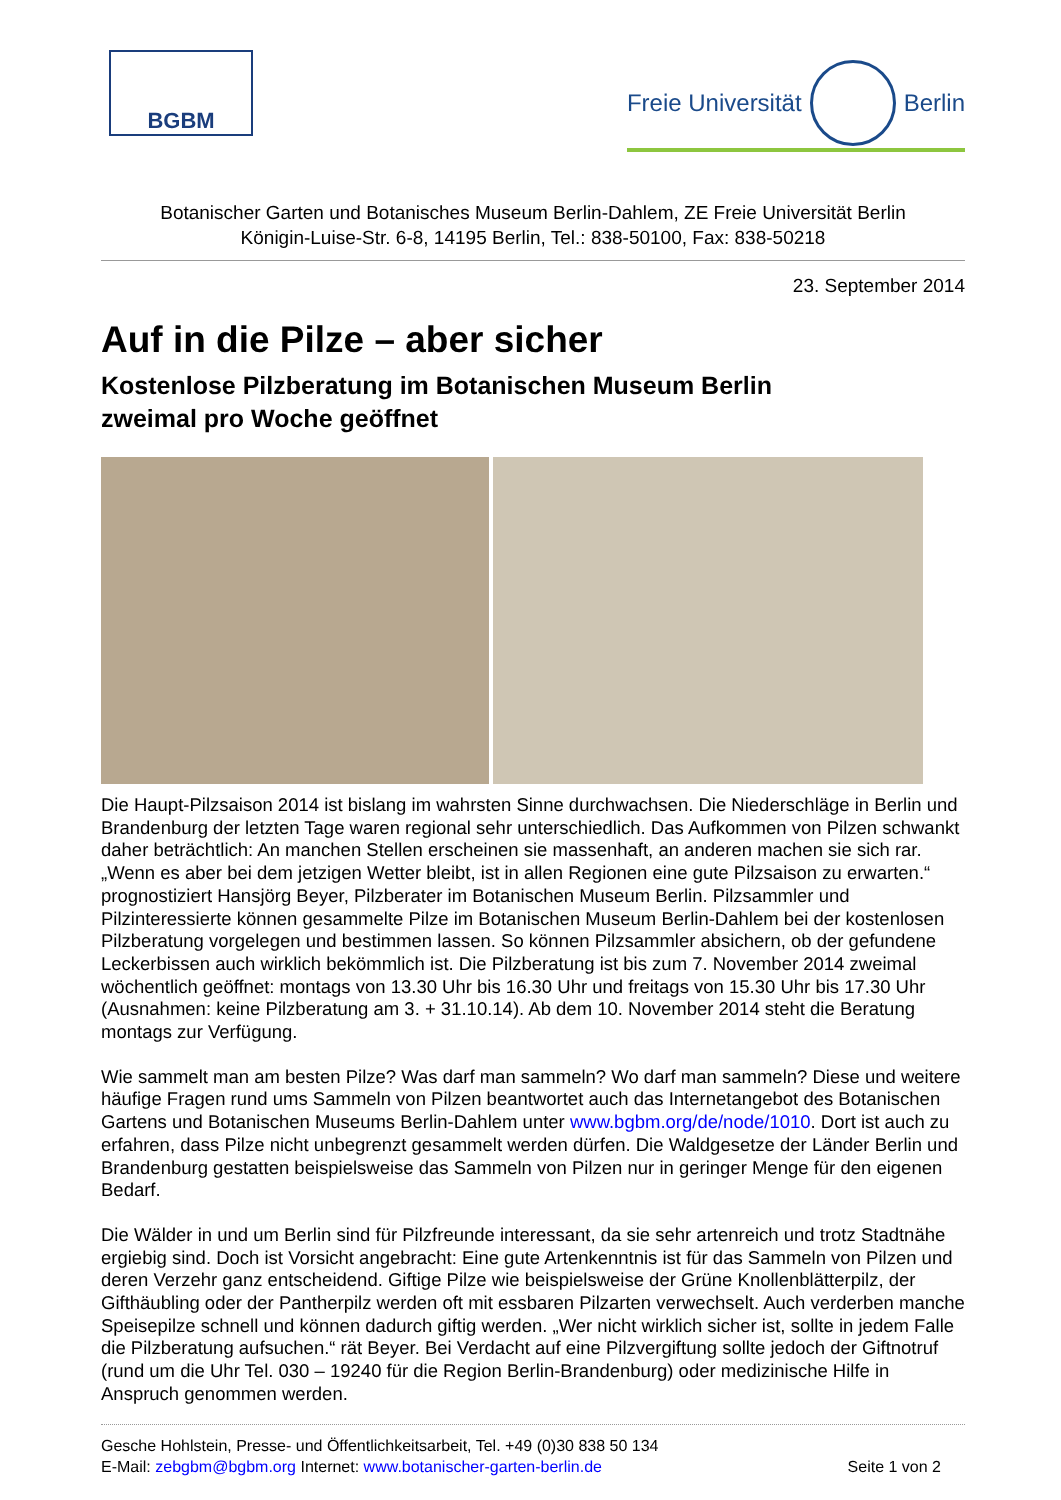BGBM
Freie Universität Berlin
Botanischer Garten und Botanisches Museum Berlin-Dahlem, ZE Freie Universität Berlin
Königin-Luise-Str. 6-8, 14195 Berlin, Tel.: 838-50100, Fax: 838-50218
23. September 2014
Auf in die Pilze – aber sicher
Kostenlose Pilzberatung im Botanischen Museum Berlin
zweimal pro Woche geöffnet
Die Haupt-Pilzsaison 2014 ist bislang im wahrsten Sinne durchwachsen. Die Niederschläge in Berlin und Brandenburg der letzten Tage waren regional sehr unterschiedlich. Das Aufkommen von Pilzen schwankt daher beträchtlich: An manchen Stellen erscheinen sie massenhaft, an anderen machen sie sich rar. „Wenn es aber bei dem jetzigen Wetter bleibt, ist in allen Regionen eine gute Pilzsaison zu erwarten.“ prognostiziert Hansjörg Beyer, Pilzberater im Botanischen Museum Berlin. Pilzsammler und Pilzinteressierte können gesammelte Pilze im Botanischen Museum Berlin-Dahlem bei der kostenlosen Pilzberatung vorgelegen und bestimmen lassen. So können Pilzsammler absichern, ob der gefundene Leckerbissen auch wirklich bekömmlich ist. Die Pilzberatung ist bis zum 7. November 2014 zweimal wöchentlich geöffnet: montags von 13.30 Uhr bis 16.30 Uhr und freitags von 15.30 Uhr bis 17.30 Uhr (Ausnahmen: keine Pilzberatung am 3. + 31.10.14). Ab dem 10. November 2014 steht die Beratung montags zur Verfügung.
Wie sammelt man am besten Pilze? Was darf man sammeln? Wo darf man sammeln? Diese und weitere häufige Fragen rund ums Sammeln von Pilzen beantwortet auch das Internetangebot des Botanischen Gartens und Botanischen Museums Berlin-Dahlem unter www.bgbm.org/de/node/1010. Dort ist auch zu erfahren, dass Pilze nicht unbegrenzt gesammelt werden dürfen. Die Waldgesetze der Länder Berlin und Brandenburg gestatten beispielsweise das Sammeln von Pilzen nur in geringer Menge für den eigenen Bedarf.
Die Wälder in und um Berlin sind für Pilzfreunde interessant, da sie sehr artenreich und trotz Stadtnähe ergiebig sind. Doch ist Vorsicht angebracht: Eine gute Artenkenntnis ist für das Sammeln von Pilzen und deren Verzehr ganz entscheidend. Giftige Pilze wie beispielsweise der Grüne Knollenblätterpilz, der Gifthäubling oder der Pantherpilz werden oft mit essbaren Pilzarten verwechselt. Auch verderben manche Speisepilze schnell und können dadurch giftig werden. „Wer nicht wirklich sicher ist, sollte in jedem Falle die Pilzberatung aufsuchen.“ rät Beyer. Bei Verdacht auf eine Pilzvergiftung sollte jedoch der Giftnotruf (rund um die Uhr Tel. 030 – 19240 für die Region Berlin-Brandenburg) oder medizinische Hilfe in Anspruch genommen werden.
Gesche Hohlstein, Presse- und Öffentlichkeitsarbeit, Tel. +49 (0)30 838 50 134
E-Mail: zebgbm@bgbm.org Internet: www.botanischer-garten-berlin.de Seite 1 von 2